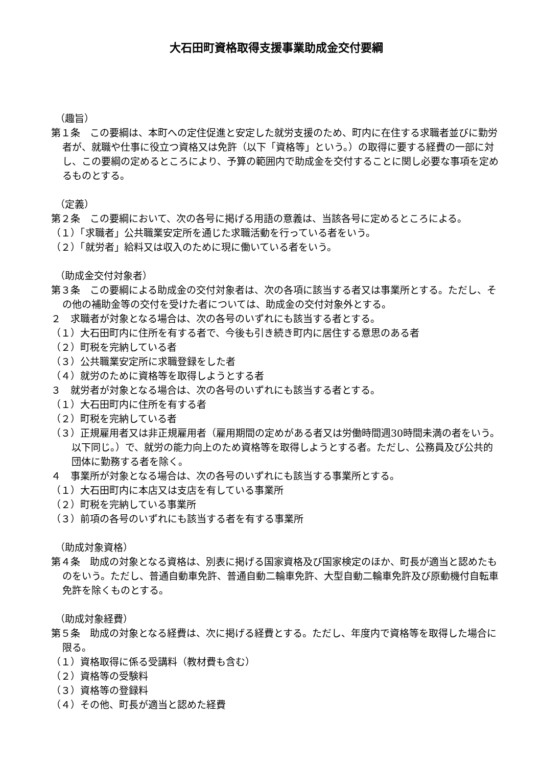大石田町資格取得支援事業助成金交付要綱
（趣旨）
第１条　この要綱は、本町への定住促進と安定した就労支援のため、町内に在住する求職者並びに勤労者が、就職や仕事に役立つ資格又は免許（以下「資格等」という。）の取得に要する経費の一部に対し、この要綱の定めるところにより、予算の範囲内で助成金を交付することに関し必要な事項を定めるものとする。
（定義）
第２条　この要綱において、次の各号に掲げる用語の意義は、当該各号に定めるところによる。
（１）「求職者」公共職業安定所を通じた求職活動を行っている者をいう。
（２）「就労者」給料又は収入のために現に働いている者をいう。
（助成金交付対象者）
第３条　この要綱による助成金の交付対象者は、次の各項に該当する者又は事業所とする。ただし、その他の補助金等の交付を受けた者については、助成金の交付対象外とする。
２　求職者が対象となる場合は、次の各号のいずれにも該当する者とする。
（１）大石田町内に住所を有する者で、今後も引き続き町内に居住する意思のある者
（２）町税を完納している者
（３）公共職業安定所に求職登録をした者
（４）就労のために資格等を取得しようとする者
３　就労者が対象となる場合は、次の各号のいずれにも該当する者とする。
（１）大石田町内に住所を有する者
（２）町税を完納している者
（３）正規雇用者又は非正規雇用者（雇用期間の定めがある者又は労働時間週30時間未満の者をいう。以下同じ。）で、就労の能力向上のため資格等を取得しようとする者。ただし、公務員及び公共的団体に勤務する者を除く。
４　事業所が対象となる場合は、次の各号のいずれにも該当する事業所とする。
（１）大石田町内に本店又は支店を有している事業所
（２）町税を完納している事業所
（３）前項の各号のいずれにも該当する者を有する事業所
（助成対象資格）
第４条　助成の対象となる資格は、別表に掲げる国家資格及び国家検定のほか、町長が適当と認めたものをいう。ただし、普通自動車免許、普通自動二輪車免許、大型自動二輪車免許及び原動機付自転車免許を除くものとする。
（助成対象経費）
第５条　助成の対象となる経費は、次に掲げる経費とする。ただし、年度内で資格等を取得した場合に限る。
（１）資格取得に係る受講料（教材費も含む）
（２）資格等の受験料
（３）資格等の登録料
（４）その他、町長が適当と認めた経費